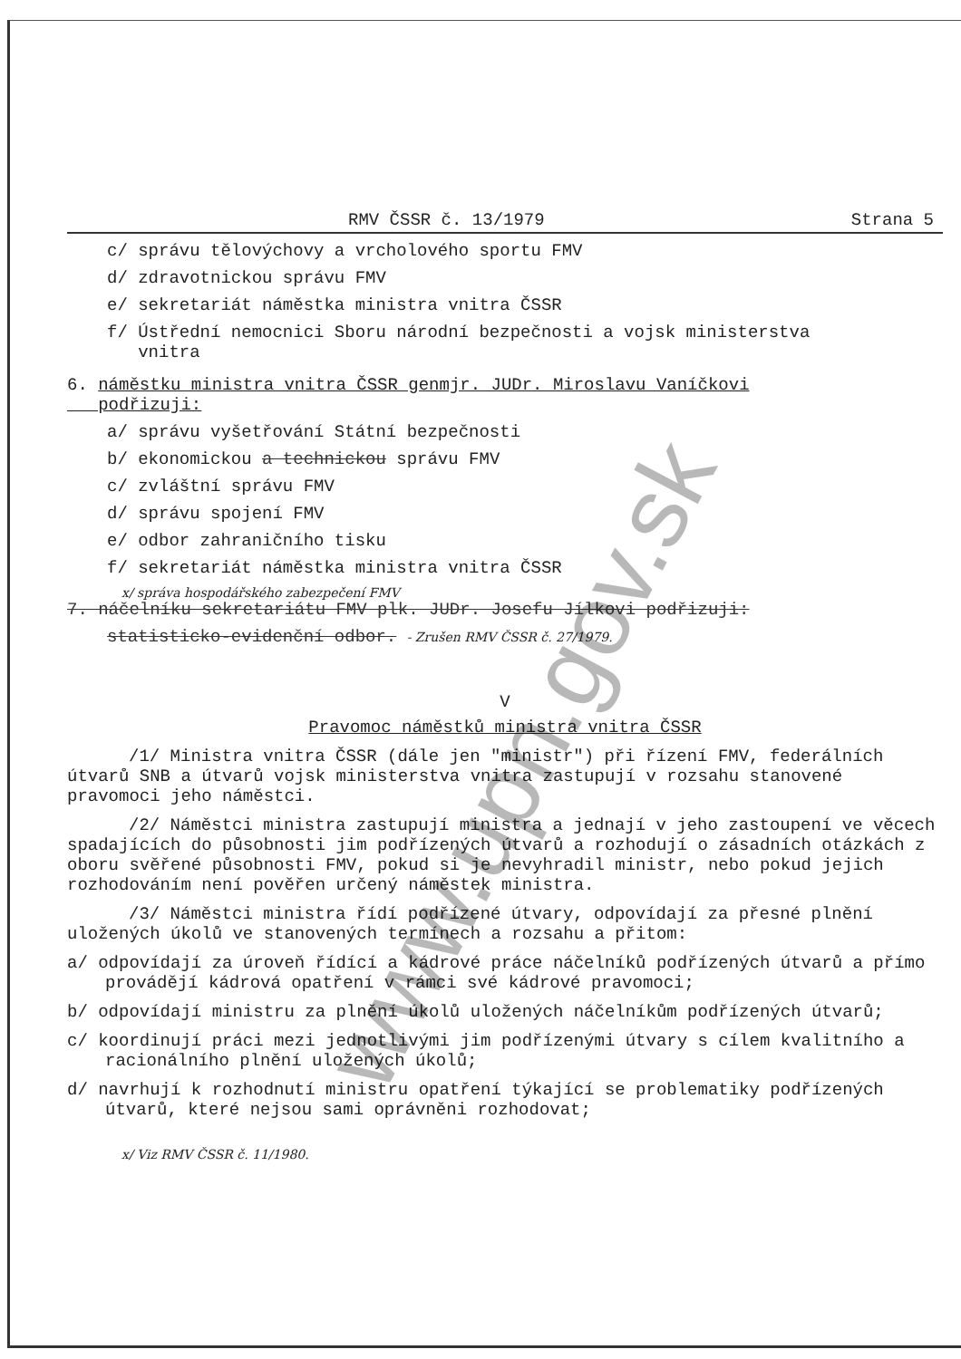RMV ČSSR č. 13/1979 Strana 5
c/ správu tělovýchovy a vrcholového sportu FMV
d/ zdravotnickou správu FMV
e/ sekretariát náměstka ministra vnitra ČSSR
f/ Ústřední nemocnici Sboru národní bezpečnosti a vojsk ministerstva
vnitra
6. náměstku ministra vnitra ČSSR genmjr. JUDr. Miroslavu Vaníčkovi
podřizuji:
a/ správu vyšetřování Státní bezpečnosti
b/ ekonomickou a technickou správu FMV
c/ zvláštní správu FMV
d/ správu spojení FMV
e/ odbor zahraničního tisku
f/ sekretariát náměstka ministra vnitra ČSSR
x/ správa hospodářského zabezpečení FMV
7. náčelníku sekretariátu FMV plk. JUDr. Josefu Jílkovi podřizuji:
statisticko-evidenční odbor. - Zrušen RMV ČSSR č. 27/1979.
V
Pravomoc náměstků ministra vnitra ČSSR
/1/ Ministra vnitra ČSSR (dále jen "ministr") při řízení FMV, federálních útvarů SNB a útvarů vojsk ministerstva vnitra zastupují v rozsahu stanovené pravomoci jeho náměstci.
/2/ Náměstci ministra zastupují ministra a jednají v jeho zastoupení ve věcech spadajících do působnosti jim podřízených útvarů a rozhodují o zásadních otázkách z oboru svěřené působnosti FMV, pokud si je nevyhradil ministr, nebo pokud jejich rozhodováním není pověřen určený náměstek ministra.
/3/ Náměstci ministra řídí podřízené útvary, odpovídají za přesné plnění uložených úkolů ve stanovených termínech a rozsahu a přitom:
a/ odpovídají za úroveň řídící a kádrové práce náčelníků podřízených útvarů a přímo provádějí kádrová opatření v rámci své kádrové pravomoci;
b/ odpovídají ministru za plnění úkolů uložených náčelníkům podřízených útvarů;
c/ koordinují práci mezi jednotlivými jim podřízenými útvary s cílem kvalitního a racionálního plnění uložených úkolů;
d/ navrhují k rozhodnutí ministru opatření týkající se problematiky podřízených útvarů, které nejsou sami oprávněni rozhodovat;
x/ Viz RMV ČSSR č. 11/1980.
www.upn.gov.sk